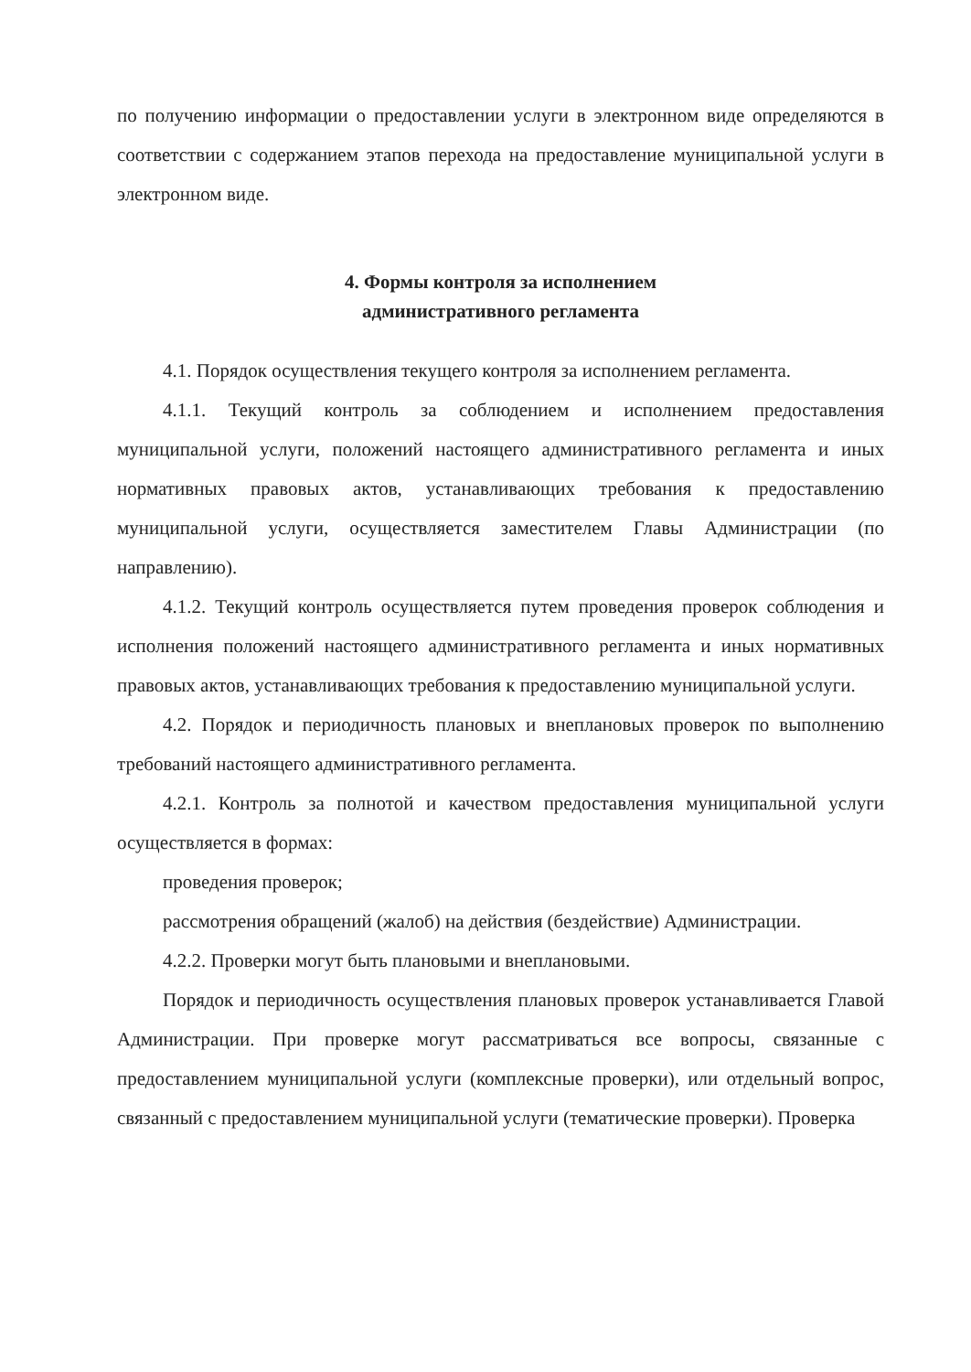по получению информации о предоставлении услуги в электронном виде определяются в соответствии с содержанием этапов перехода на предоставление муниципальной услуги в электронном виде.
4. Формы контроля за исполнением
административного регламента
4.1. Порядок осуществления текущего контроля за исполнением регламента.
4.1.1. Текущий контроль за соблюдением и исполнением предоставления муниципальной услуги, положений настоящего административного регламента и иных нормативных правовых актов, устанавливающих требования к предоставлению муниципальной услуги, осуществляется заместителем Главы Администрации (по направлению).
4.1.2. Текущий контроль осуществляется путем проведения проверок соблюдения и исполнения положений настоящего административного регламента и иных нормативных правовых актов, устанавливающих требования к предоставлению муниципальной услуги.
4.2. Порядок и периодичность плановых и внеплановых проверок по выполнению требований настоящего административного регламента.
4.2.1. Контроль за полнотой и качеством предоставления муниципальной услуги осуществляется в формах:
проведения проверок;
рассмотрения обращений (жалоб) на действия (бездействие) Администрации.
4.2.2. Проверки могут быть плановыми и внеплановыми.
Порядок и периодичность осуществления плановых проверок устанавливается Главой Администрации. При проверке могут рассматриваться все вопросы, связанные с предоставлением муниципальной услуги (комплексные проверки), или отдельный вопрос, связанный с предоставлением муниципальной услуги (тематические проверки). Проверка